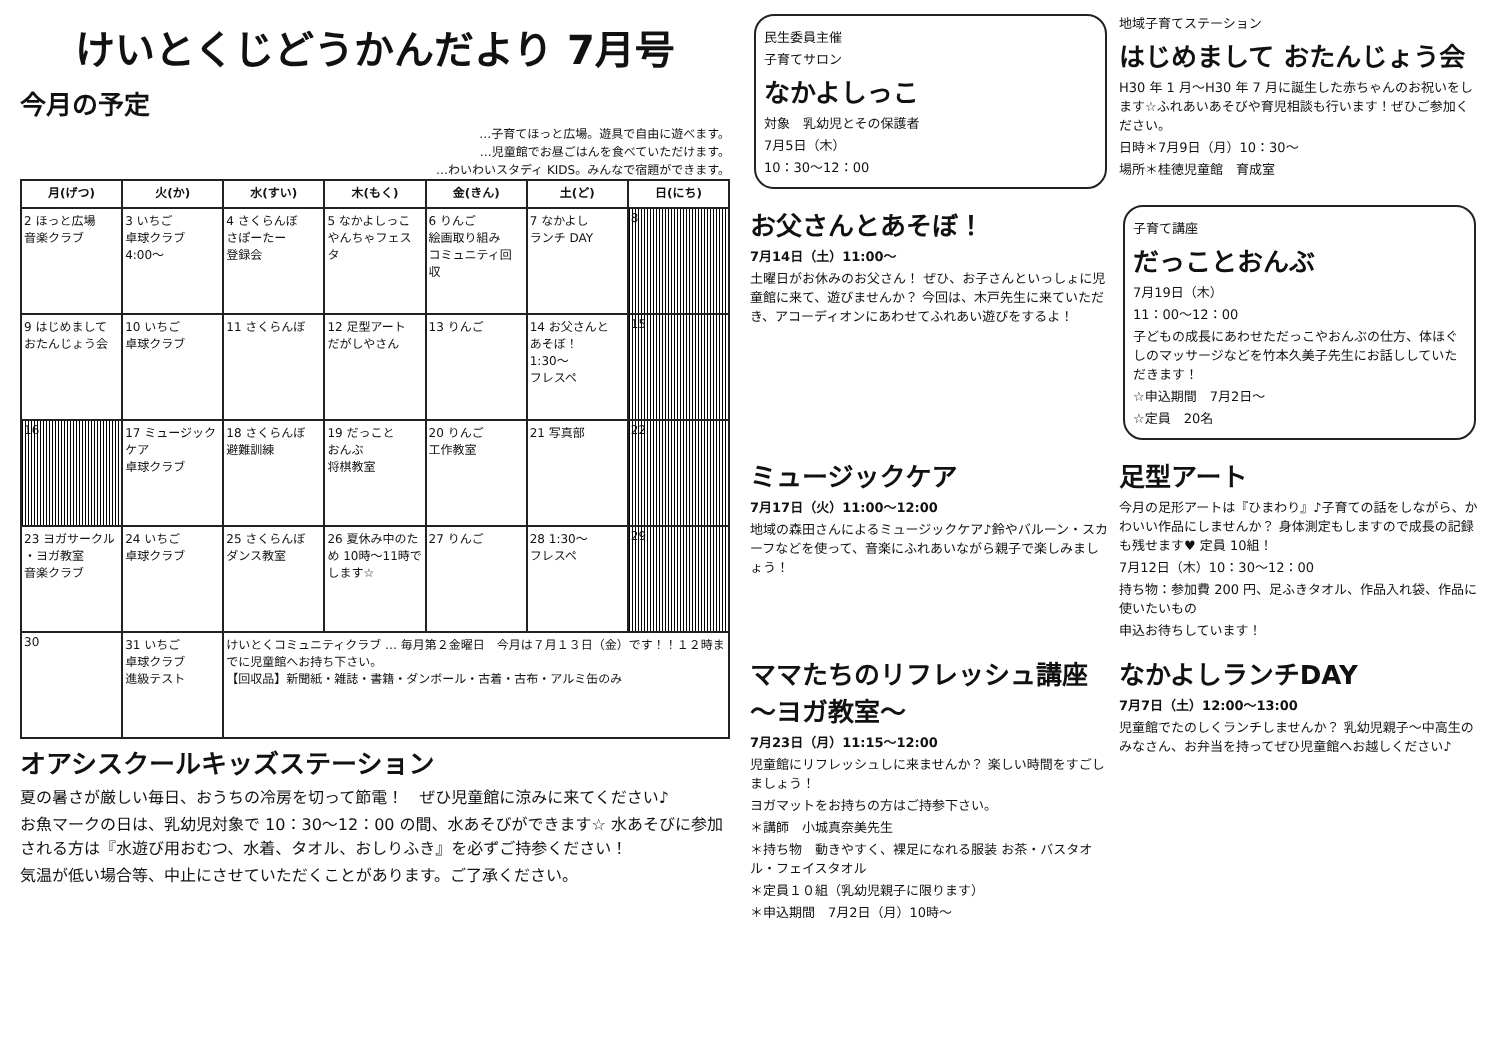けいとくじどうかんだより 7月号
今月の予定
…子育てほっと広場。遊具で自由に遊べます。
…児童館でお昼ごはんを食べていただけます。
…わいわいスタディ KIDS。みんなで宿題ができます。
| 月(げつ) | 火(か) | 水(すい) | 木(もく) | 金(きん) | 土(ど) | 日(にち) |
| --- | --- | --- | --- | --- | --- | --- |
| 2 ほっと広場 音楽クラブ | 3 いちご 卓球クラブ 4:00～ | 4 さくらんぼ さぽーたー 登録会 | 5 なかよしっこ やんちゃフェスタ | 6 りんご 絵画取り組み コミュニティ回収 | 7 なかよし ランチ DAY | 8 |
| 9 はじめまして おたんじょう会 | 10 いちご 卓球クラブ | 11 さくらんぼ | 12 足型アート だがしやさん | 13 りんご | 14 お父さんと あそぼ！ 1:30～ フレスペ | 15 |
| 16 | 17 ミュージック ケア 卓球クラブ | 18 さくらんぼ 避難訓練 | 19 だっこと おんぶ 将棋教室 | 20 りんご 工作教室 | 21 写真部 | 22 |
| 23 ヨガサークル ・ヨガ教室 音楽クラブ | 24 いちご 卓球クラブ | 25 さくらんぼ ダンス教室 | 26 夏休み中のため 10時～11時でします☆ | 27 りんご | 28 1:30～ フレスペ | 29 |
| 30 | 31 いちご 卓球クラブ 進級テスト | けいとくコミュニティクラブ … 毎月第２金曜日 今月は７月１３日（金）です！！１２時までに児童館へお持ち下さい。 【回収品】新聞紙・雑誌・書籍・ダンボール・古着・古布・アルミ缶のみ | | | | |
オアシスクールキッズステーション
夏の暑さが厳しい毎日、おうちの冷房を切って節電！　ぜひ児童館に涼みに来てください♪
お魚マークの日は、乳幼児対象で 10：30～12：00 の間、水あそびができます☆ 水あそびに参加される方は『水遊び用おむつ、水着、タオル、おしりふき』を必ずご持参ください！
気温が低い場合等、中止にさせていただくことがあります。ご了承ください。
民生委員主催
子育てサロン
なかよしっこ
対象　乳幼児とその保護者
7月5日（木）
10：30～12：00
地域子育てステーション
はじめまして おたんじょう会
H30 年 1 月～H30 年 7 月に誕生した赤ちゃんのお祝いをします☆ふれあいあそびや育児相談も行います！ぜひご参加ください。
日時＊7月9日（月）10：30～
場所＊桂徳児童館　育成室
お父さんとあそぼ！
7月14日（土）11:00～
土曜日がお休みのお父さん！ ぜひ、お子さんといっしょに児童館に来て、遊びませんか？ 今回は、木戸先生に来ていただき、アコーディオンにあわせてふれあい遊びをするよ！
子育て講座
だっことおんぶ
7月19日（木）
11：00～12：00
子どもの成長にあわせただっこやおんぶの仕方、体ほぐしのマッサージなどを竹本久美子先生にお話ししていただきます！
☆申込期間　7月2日～
☆定員　20名
ミュージックケア
7月17日（火）11:00～12:00
地域の森田さんによるミュージックケア♪鈴やバルーン・スカーフなどを使って、音楽にふれあいながら親子で楽しみましょう！
足型アート
今月の足形アートは『ひまわり』♪子育ての話をしながら、かわいい作品にしませんか？ 身体測定もしますので成長の記録も残せます♥ 定員 10組！
7月12日（木）10：30～12：00
持ち物：参加費 200 円、足ふきタオル、作品入れ袋、作品に使いたいもの
申込お待ちしています！
ママたちのリフレッシュ講座 ～ヨガ教室～
7月23日（月）11:15～12:00
児童館にリフレッシュしに来ませんか？ 楽しい時間をすごしましょう！
ヨガマットをお持ちの方はご持参下さい。
＊講師　小城真奈美先生
＊持ち物　動きやすく、裸足になれる服装 お茶・バスタオル・フェイスタオル
＊定員１０組（乳幼児親子に限ります）
＊申込期間　7月2日（月）10時～
なかよしランチDAY
7月7日（土）12:00～13:00
児童館でたのしくランチしませんか？ 乳幼児親子～中高生のみなさん、お弁当を持ってぜひ児童館へお越しください♪